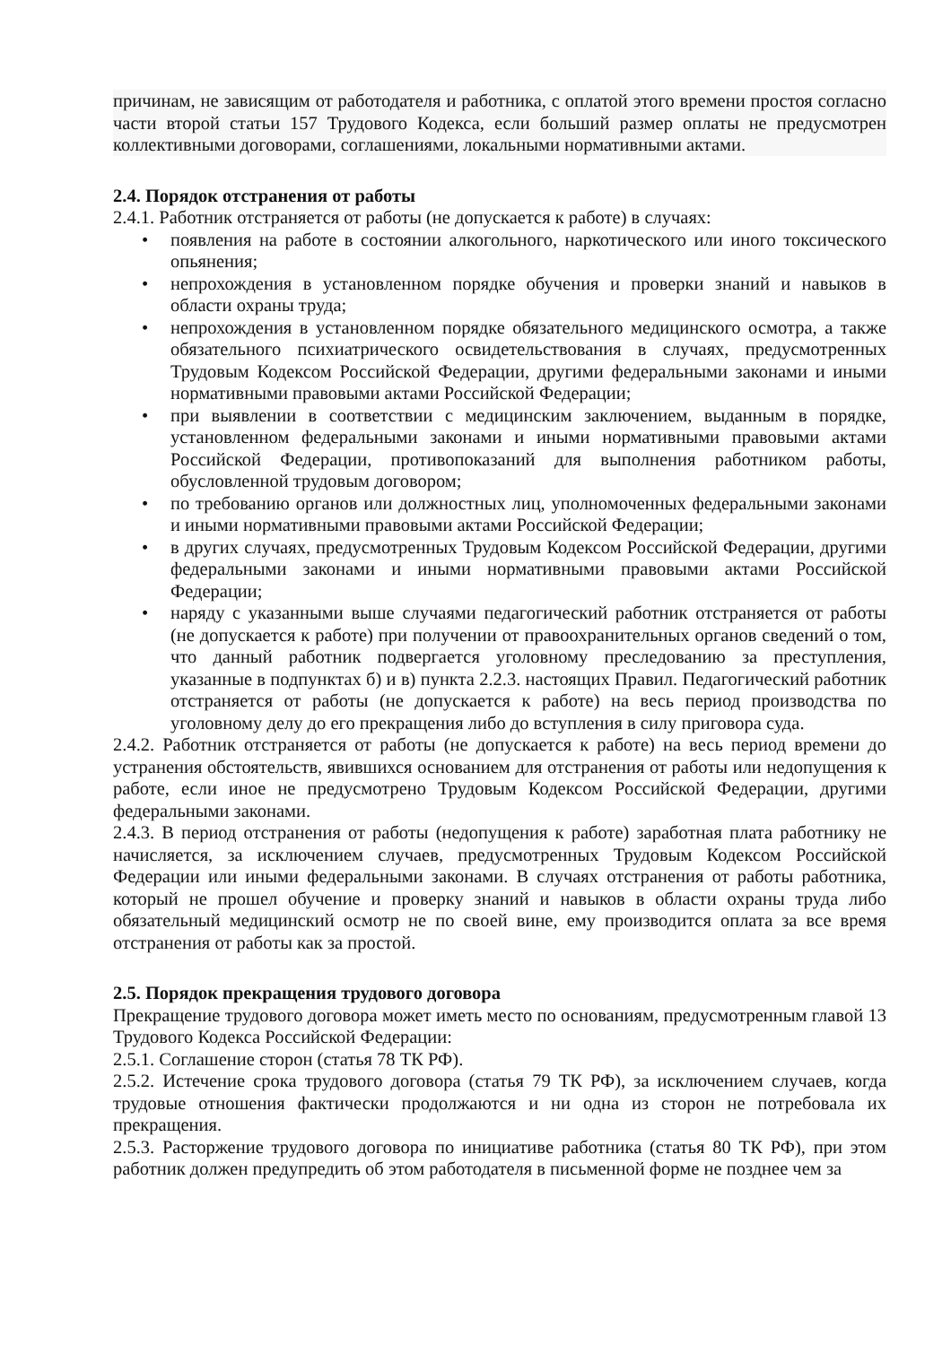причинам, не зависящим от работодателя и работника, с оплатой этого времени простоя согласно части второй статьи 157 Трудового Кодекса, если больший размер оплаты не предусмотрен коллективными договорами, соглашениями, локальными нормативными актами.
2.4. Порядок отстранения от работы
2.4.1. Работник отстраняется от работы (не допускается к работе) в случаях:
• появления на работе в состоянии алкогольного, наркотического или иного токсического опьянения;
• непрохождения в установленном порядке обучения и проверки знаний и навыков в области охраны труда;
• непрохождения в установленном порядке обязательного медицинского осмотра, а также обязательного психиатрического освидетельствования в случаях, предусмотренных Трудовым Кодексом Российской Федерации, другими федеральными законами и иными нормативными правовыми актами Российской Федерации;
• при выявлении в соответствии с медицинским заключением, выданным в порядке, установленном федеральными законами и иными нормативными правовыми актами Российской Федерации, противопоказаний для выполнения работником работы, обусловленной трудовым договором;
• по требованию органов или должностных лиц, уполномоченных федеральными законами и иными нормативными правовыми актами Российской Федерации;
• в других случаях, предусмотренных Трудовым Кодексом Российской Федерации, другими федеральными законами и иными нормативными правовыми актами Российской Федерации;
• наряду с указанными выше случаями педагогический работник отстраняется от работы (не допускается к работе) при получении от правоохранительных органов сведений о том, что данный работник подвергается уголовному преследованию за преступления, указанные в подпунктах б) и в) пункта 2.2.3. настоящих Правил. Педагогический работник отстраняется от работы (не допускается к работе) на весь период производства по уголовному делу до его прекращения либо до вступления в силу приговора суда.
2.4.2. Работник отстраняется от работы (не допускается к работе) на весь период времени до устранения обстоятельств, явившихся основанием для отстранения от работы или недопущения к работе, если иное не предусмотрено Трудовым Кодексом Российской Федерации, другими федеральными законами.
2.4.3. В период отстранения от работы (недопущения к работе) заработная плата работнику не начисляется, за исключением случаев, предусмотренных Трудовым Кодексом Российской Федерации или иными федеральными законами. В случаях отстранения от работы работника, который не прошел обучение и проверку знаний и навыков в области охраны труда либо обязательный медицинский осмотр не по своей вине, ему производится оплата за все время отстранения от работы как за простой.
2.5. Порядок прекращения трудового договора
Прекращение трудового договора может иметь место по основаниям, предусмотренным главой 13 Трудового Кодекса Российской Федерации:
2.5.1. Соглашение сторон (статья 78 ТК РФ).
2.5.2. Истечение срока трудового договора (статья 79 ТК РФ), за исключением случаев, когда трудовые отношения фактически продолжаются и ни одна из сторон не потребовала их прекращения.
2.5.3. Расторжение трудового договора по инициативе работника (статья 80 ТК РФ), при этом работник должен предупредить об этом работодателя в письменной форме не позднее чем за